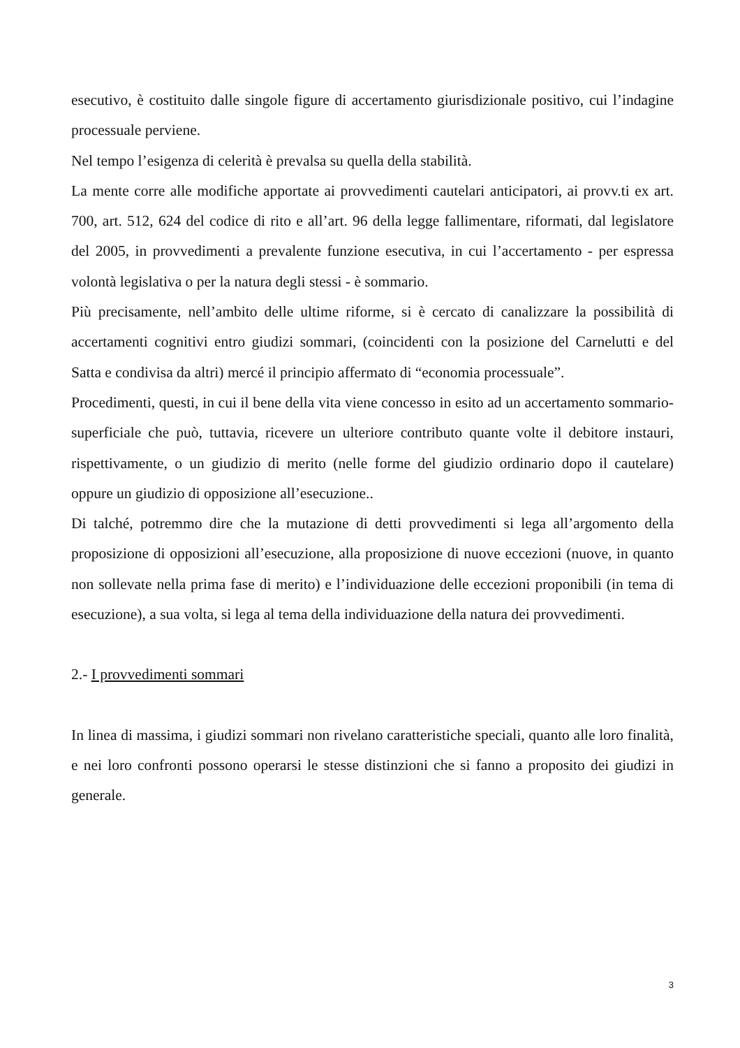esecutivo, è costituito dalle singole figure di accertamento giurisdizionale positivo, cui l’indagine processuale perviene.
Nel tempo l’esigenza di celerità è prevalsa su quella della stabilità.
La mente corre alle modifiche apportate ai provvedimenti cautelari anticipatori, ai provv.ti ex art. 700, art. 512, 624 del codice di rito e all’art. 96 della legge fallimentare, riformati, dal legislatore del 2005, in provvedimenti a prevalente funzione esecutiva, in cui l’accertamento - per espressa volontà legislativa o per la natura degli stessi - è sommario.
Più precisamente, nell’ambito delle ultime riforme, si è cercato di canalizzare la possibilità di accertamenti cognitivi entro giudizi sommari, (coincidenti con la posizione del Carnelutti e del Satta e condivisa da altri) mercé il principio affermato di “economia processuale”.
Procedimenti, questi, in cui il bene della vita viene concesso in esito ad un accertamento sommario-superficiale che può, tuttavia, ricevere un ulteriore contributo quante volte il debitore instauri, rispettivamente, o un giudizio di merito (nelle forme del giudizio ordinario dopo il cautelare) oppure un giudizio di opposizione all’esecuzione..
Di talché, potremmo dire che la mutazione di detti provvedimenti si lega all’argomento della proposizione di opposizioni all’esecuzione, alla proposizione di nuove eccezioni (nuove, in quanto non sollevate nella prima fase di merito) e l’individuazione delle eccezioni proponibili (in tema di esecuzione), a sua volta, si lega al tema della individuazione della natura dei provvedimenti.
2.- I provvedimenti sommari
In linea di massima, i giudizi sommari non rivelano caratteristiche speciali, quanto alle loro finalità, e nei loro confronti possono operarsi le stesse distinzioni che si fanno a proposito dei giudizi in generale.
3